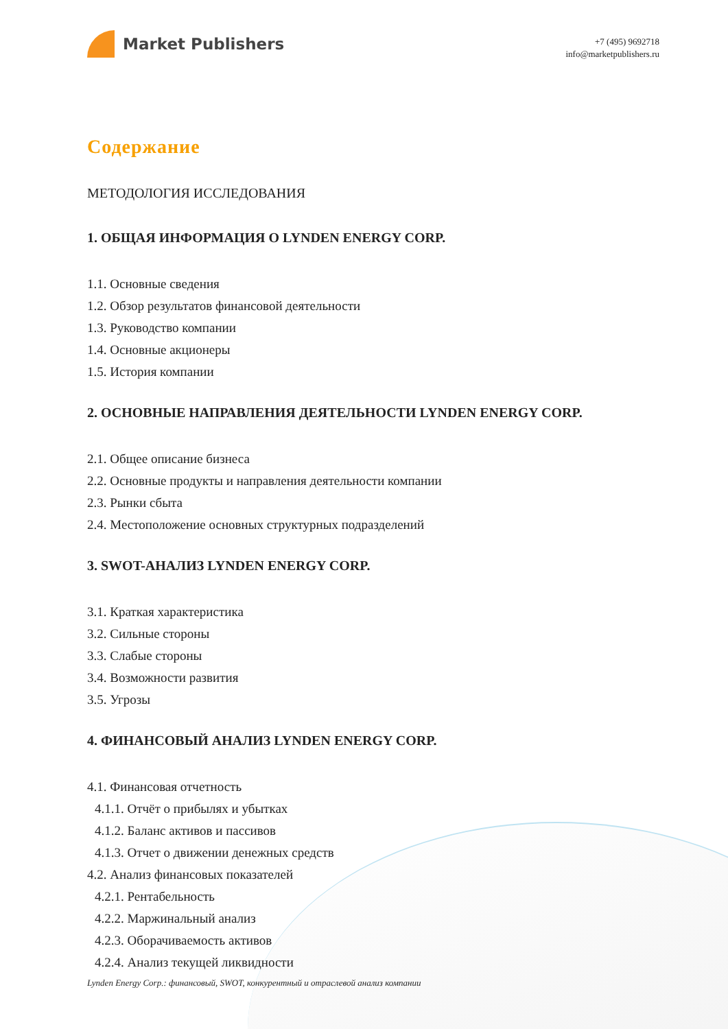Market Publishers
+7 (495) 9692718
info@marketpublishers.ru
Содержание
МЕТОДОЛОГИЯ ИССЛЕДОВАНИЯ
1. ОБЩАЯ ИНФОРМАЦИЯ О LYNDEN ENERGY CORP.
1.1. Основные сведения
1.2. Обзор результатов финансовой деятельности
1.3. Руководство компании
1.4. Основные акционеры
1.5. История компании
2. ОСНОВНЫЕ НАПРАВЛЕНИЯ ДЕЯТЕЛЬНОСТИ LYNDEN ENERGY CORP.
2.1. Общее описание бизнеса
2.2. Основные продукты и направления деятельности компании
2.3. Рынки сбыта
2.4. Местоположение основных структурных подразделений
3. SWOT-АНАЛИЗ LYNDEN ENERGY CORP.
3.1. Краткая характеристика
3.2. Сильные стороны
3.3. Слабые стороны
3.4. Возможности развития
3.5. Угрозы
4. ФИНАНСОВЫЙ АНАЛИЗ LYNDEN ENERGY CORP.
4.1. Финансовая отчетность
4.1.1. Отчёт о прибылях и убытках
4.1.2. Баланс активов и пассивов
4.1.3. Отчет о движении денежных средств
4.2. Анализ финансовых показателей
4.2.1. Рентабельность
4.2.2. Маржинальный анализ
4.2.3. Оборачиваемость активов
4.2.4. Анализ текущей ликвидности
Lynden Energy Corp.: финансовый, SWOT, конкурентный и отраслевой анализ компании